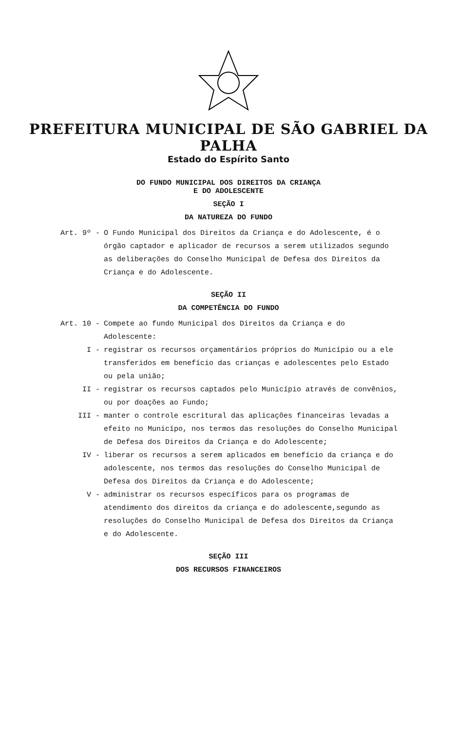PREFEITURA MUNICIPAL DE SÃO GABRIEL DA PALHA
Estado do Espírito Santo
DO FUNDO MUNICIPAL DOS DIREITOS DA CRIANÇA
E DO ADOLESCENTE
SEÇÃO I
DA NATUREZA DO FUNDO
Art. 9º - O Fundo Municipal dos Direitos da Criança e do Adolescente, é o órgão captador e aplicador de recursos a serem utilizados segundo as deliberações do Conselho Municipal de Defesa dos Direitos da Criança e do Adolescente.
SEÇÃO II
DA COMPETÊNCIA DO FUNDO
Art. 10 - Compete ao fundo Municipal dos Direitos da Criança e do Adolescente:
I - registrar os recursos orçamentários próprios do Município ou a ele transferidos em benefício das crianças e adolescentes pelo Estado ou pela união;
II - registrar os recursos captados pelo Município através de convênios, ou por doações ao Fundo;
III - manter o controle escritural das aplicações financeiras levadas a efeito no Municípo, nos termos das resoluções do Conselho Municipal de Defesa dos Direitos da Criança e do Adolescente;
IV - liberar os recursos a serem aplicados em benefício da criança e do adolescente, nos termos das resoluções do Conselho Municipal de Defesa dos Direitos da Criança e do Adolescente;
V - administrar os recursos específicos para os programas de atendimento dos direitos da criança e do adolescente,segundo as resoluções do Conselho Municipal de Defesa dos Direitos da Criança e do Adolescente.
SEÇÃO III
DOS RECURSOS FINANCEIROS